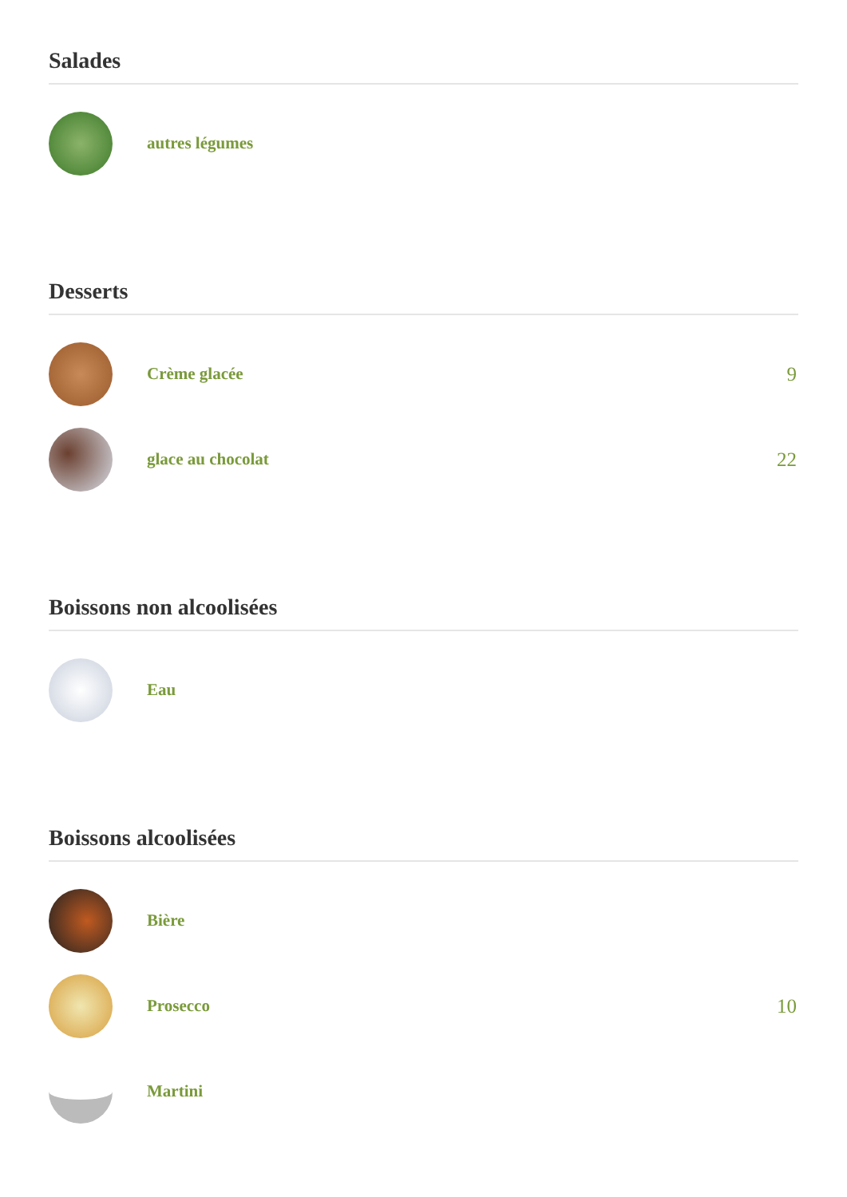Salades
autres légumes
Desserts
Crème glacée
9
glace au chocolat
22
Boissons non alcoolisées
Eau
Boissons alcoolisées
Bière
Prosecco
10
Martini